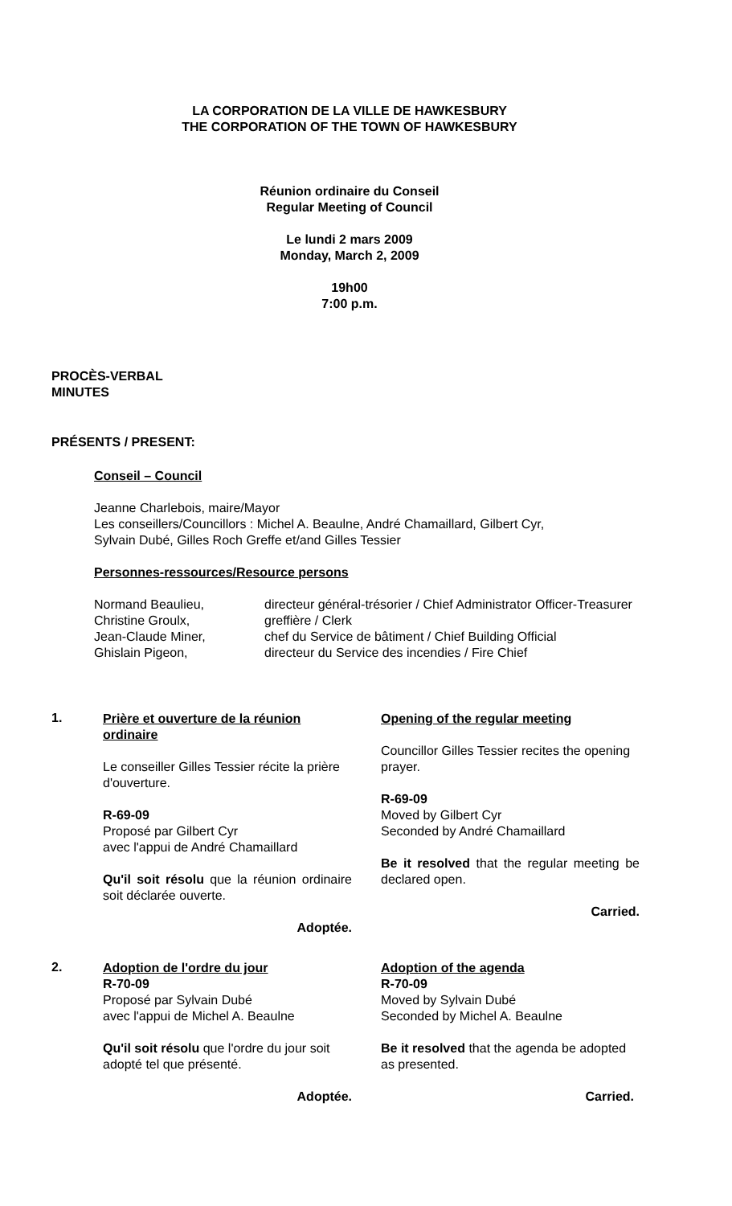LA CORPORATION DE LA VILLE DE HAWKESBURY
THE CORPORATION OF THE TOWN OF HAWKESBURY
Réunion ordinaire du Conseil
Regular Meeting of Council
Le lundi 2 mars 2009
Monday, March 2, 2009
19h00
7:00 p.m.
PROCÈS-VERBAL
MINUTES
PRÉSENTS / PRESENT:
Conseil – Council
Jeanne Charlebois, maire/Mayor
Les conseillers/Councillors : Michel A. Beaulne, André Chamaillard, Gilbert Cyr,
Sylvain Dubé, Gilles Roch Greffe et/and Gilles Tessier
Personnes-ressources/Resource persons
| Normand Beaulieu, | directeur général-trésorier / Chief Administrator Officer-Treasurer |
| Christine Groulx, | greffière / Clerk |
| Jean-Claude Miner, | chef du Service de bâtiment / Chief Building Official |
| Ghislain Pigeon, | directeur du Service des incendies / Fire Chief |
1.
Prière et ouverture de la réunion ordinaire
Le conseiller Gilles Tessier récite la prière d'ouverture.
R-69-09
Proposé par Gilbert Cyr
avec l'appui de André Chamaillard
Qu'il soit résolu que la réunion ordinaire soit déclarée ouverte.
Adoptée.
Opening of the regular meeting
Councillor Gilles Tessier recites the opening prayer.
R-69-09
Moved by Gilbert Cyr
Seconded by André Chamaillard
Be it resolved that the regular meeting be declared open.
Carried.
2.
Adoption de l'ordre du jour
R-70-09
Proposé par Sylvain Dubé
avec l'appui de Michel A. Beaulne
Qu'il soit résolu que l'ordre du jour soit adopté tel que présenté.
Adoptée.
Adoption of the agenda
R-70-09
Moved by Sylvain Dubé
Seconded by Michel A. Beaulne
Be it resolved that the agenda be adopted as presented.
Carried.